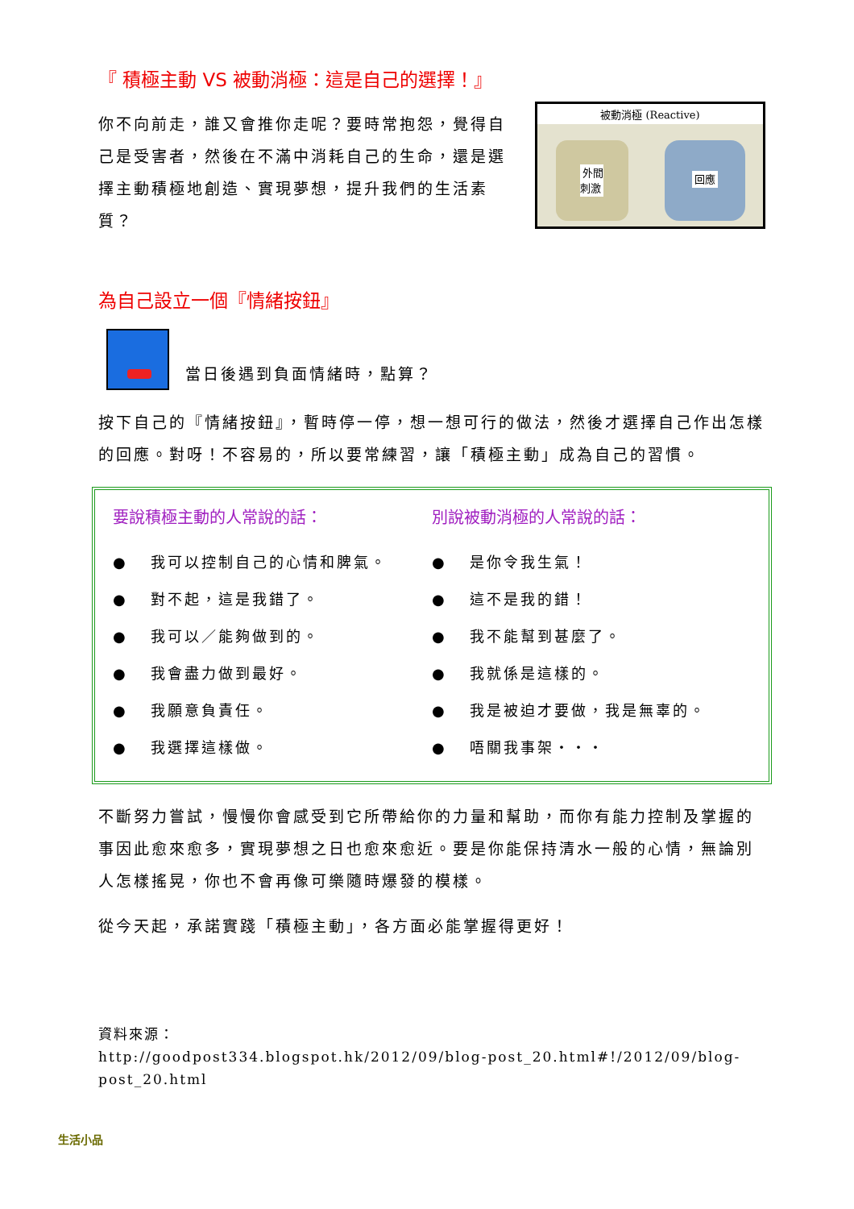『 積極主動 VS 被動消極：這是自己的選擇！』
你不向前走，誰又會推你走呢？要時常抱怨，覺得自己是受害者，然後在不滿中消耗自己的生命，還是選擇主動積極地創造、實現夢想，提升我們的生活素質？
被動消極 (Reactive)
外間
刺激
回應
為自己設立一個『情緒按鈕』
當日後遇到負面情緒時，點算？
按下自己的『情緒按鈕』，暫時停一停，想一想可行的做法，然後才選擇自己作出怎樣的回應。對呀！不容易的，所以要常練習，讓「積極主動」成為自己的習慣。
要說積極主動的人常說的話：
● 我可以控制自己的心情和脾氣。
● 對不起，這是我錯了。
● 我可以／能夠做到的。
● 我會盡力做到最好。
● 我願意負責任。
● 我選擇這樣做。
別說被動消極的人常說的話：
● 是你令我生氣！
● 這不是我的錯！
● 我不能幫到甚麼了。
● 我就係是這樣的。
● 我是被迫才要做，我是無辜的。
● 唔關我事架・・・
不斷努力嘗試，慢慢你會感受到它所帶給你的力量和幫助，而你有能力控制及掌握的事因此愈來愈多，實現夢想之日也愈來愈近。要是你能保持清水一般的心情，無論別人怎樣搖晃，你也不會再像可樂隨時爆發的模樣。
從今天起，承諾實踐「積極主動」，各方面必能掌握得更好！
資料來源：
http://goodpost334.blogspot.hk/2012/09/blog-post_20.html#!/2012/09/blog-post_20.html
生活小品